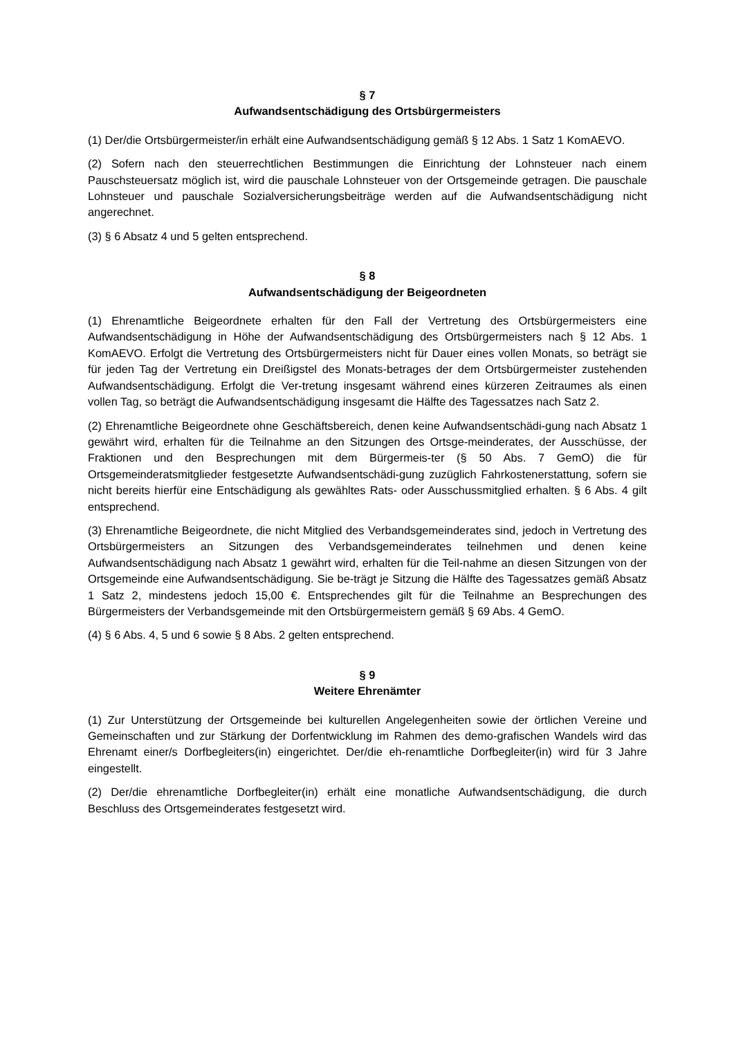§ 7
Aufwandsentschädigung des Ortsbürgermeisters
(1) Der/die Ortsbürgermeister/in erhält eine Aufwandsentschädigung gemäß § 12 Abs. 1 Satz 1 KomAEVO.
(2) Sofern nach den steuerrechtlichen Bestimmungen die Einrichtung der Lohnsteuer nach einem Pauschsteuersatz möglich ist, wird die pauschale Lohnsteuer von der Ortsgemeinde getragen. Die pauschale Lohnsteuer und pauschale Sozialversicherungsbeiträge werden auf die Aufwandsentschädigung nicht angerechnet.
(3) § 6 Absatz 4 und 5 gelten entsprechend.
§ 8
Aufwandsentschädigung der Beigeordneten
(1) Ehrenamtliche Beigeordnete erhalten für den Fall der Vertretung des Ortsbürgermeisters eine Aufwandsentschädigung in Höhe der Aufwandsentschädigung des Ortsbürgermeisters nach § 12 Abs. 1 KomAEVO. Erfolgt die Vertretung des Ortsbürgermeisters nicht für Dauer eines vollen Monats, so beträgt sie für jeden Tag der Vertretung ein Dreißigstel des Monats-betrages der dem Ortsbürgermeister zustehenden Aufwandsentschädigung. Erfolgt die Ver-tretung insgesamt während eines kürzeren Zeitraumes als einen vollen Tag, so beträgt die Aufwandsentschädigung insgesamt die Hälfte des Tagessatzes nach Satz 2.
(2) Ehrenamtliche Beigeordnete ohne Geschäftsbereich, denen keine Aufwandsentschädi-gung nach Absatz 1 gewährt wird, erhalten für die Teilnahme an den Sitzungen des Ortsge-meinderates, der Ausschüsse, der Fraktionen und den Besprechungen mit dem Bürgermeis-ter (§ 50 Abs. 7 GemO) die für Ortsgemeinderatsmitglieder festgesetzte Aufwandsentschädi-gung zuzüglich Fahrkostenerstattung, sofern sie nicht bereits hierfür eine Entschädigung als gewähltes Rats- oder Ausschussmitglied erhalten. § 6 Abs. 4 gilt entsprechend.
(3) Ehrenamtliche Beigeordnete, die nicht Mitglied des Verbandsgemeinderates sind, jedoch in Vertretung des Ortsbürgermeisters an Sitzungen des Verbandsgemeinderates teilnehmen und denen keine Aufwandsentschädigung nach Absatz 1 gewährt wird, erhalten für die Teil-nahme an diesen Sitzungen von der Ortsgemeinde eine Aufwandsentschädigung. Sie be-trägt je Sitzung die Hälfte des Tagessatzes gemäß Absatz 1 Satz 2, mindestens jedoch 15,00 €. Entsprechendes gilt für die Teilnahme an Besprechungen des Bürgermeisters der Verbandsgemeinde mit den Ortsbürgermeistern gemäß § 69 Abs. 4 GemO.
(4) § 6 Abs. 4, 5 und 6 sowie § 8 Abs. 2 gelten entsprechend.
§ 9
Weitere Ehrenämter
(1) Zur Unterstützung der Ortsgemeinde bei kulturellen Angelegenheiten sowie der örtlichen Vereine und Gemeinschaften und zur Stärkung der Dorfentwicklung im Rahmen des demo-grafischen Wandels wird das Ehrenamt einer/s Dorfbegleiters(in) eingerichtet. Der/die eh-renamtliche Dorfbegleiter(in) wird für 3 Jahre eingestellt.
(2) Der/die ehrenamtliche Dorfbegleiter(in) erhält eine monatliche Aufwandsentschädigung, die durch Beschluss des Ortsgemeinderates festgesetzt wird.